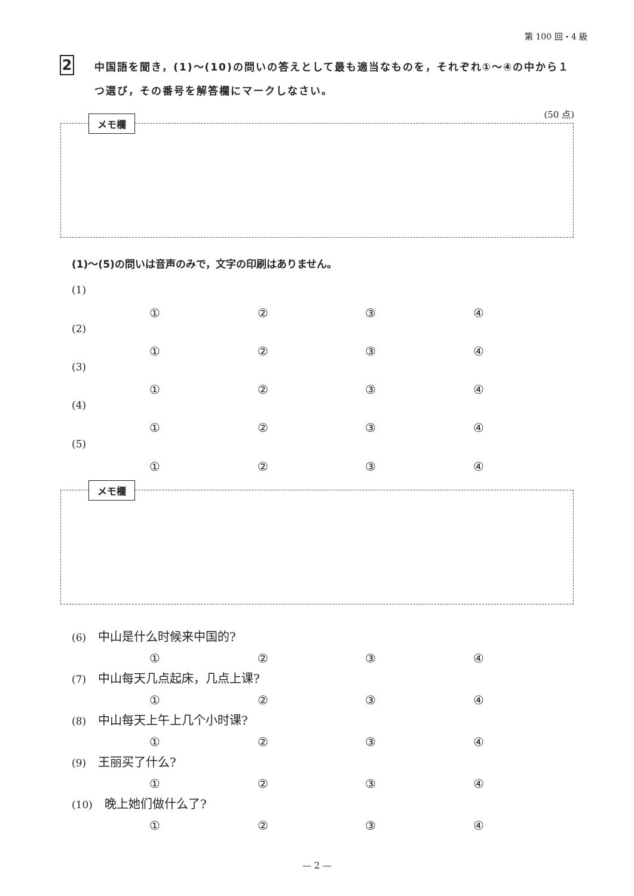第 100 回・4 級
2
中国語を聞き，(1)～(10)の問いの答えとして最も適当なものを，それぞれ①～④の中から１つ選び，その番号を解答欄にマークしなさい。
(50 点)
メモ欄
(1)～(5)の問いは音声のみで，文字の印刷はありません。
(1)
①②③④
(2)
①②③④
(3)
①②③④
(4)
①②③④
(5)
①②③④
メモ欄
(6) 中山是什么时候来中国的?
①②③④
(7) 中山每天几点起床，几点上课?
①②③④
(8) 中山每天上午上几个小时课?
①②③④
(9) 王丽买了什么?
①②③④
(10) 晚上她们做什么了?
①②③④
— 2 —